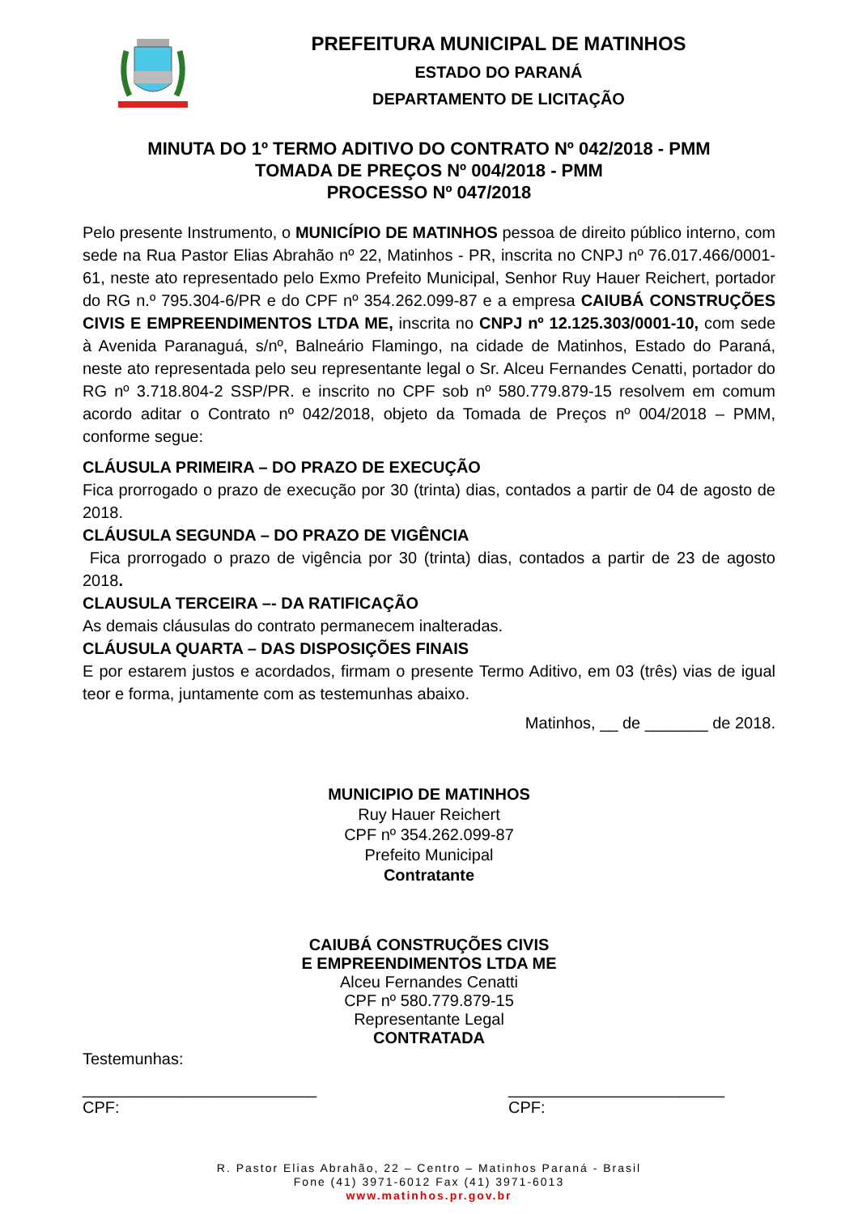PREFEITURA MUNICIPAL DE MATINHOS
ESTADO DO PARANÁ
DEPARTAMENTO DE LICITAÇÃO
MINUTA DO 1º TERMO ADITIVO DO CONTRATO Nº 042/2018 - PMM
TOMADA DE PREÇOS Nº 004/2018 - PMM
PROCESSO Nº 047/2018
Pelo presente Instrumento, o MUNICÍPIO DE MATINHOS pessoa de direito público interno, com sede na Rua Pastor Elias Abrahão nº 22, Matinhos - PR, inscrita no CNPJ nº 76.017.466/0001-61, neste ato representado pelo Exmo Prefeito Municipal, Senhor Ruy Hauer Reichert, portador do RG n.º 795.304-6/PR e do CPF nº 354.262.099-87 e a empresa CAIUBÁ CONSTRUÇÕES CIVIS E EMPREENDIMENTOS LTDA ME, inscrita no CNPJ nº 12.125.303/0001-10, com sede à Avenida Paranaguá, s/nº, Balneário Flamingo, na cidade de Matinhos, Estado do Paraná, neste ato representada pelo seu representante legal o Sr. Alceu Fernandes Cenatti, portador do RG nº 3.718.804-2 SSP/PR. e inscrito no CPF sob nº 580.779.879-15 resolvem em comum acordo aditar o Contrato nº 042/2018, objeto da Tomada de Preços nº 004/2018 – PMM, conforme segue:
CLÁUSULA PRIMEIRA – DO PRAZO DE EXECUÇÃO
Fica prorrogado o prazo de execução por 30 (trinta) dias, contados a partir de 04 de agosto de 2018.
CLÁUSULA SEGUNDA – DO PRAZO DE VIGÊNCIA
Fica prorrogado o prazo de vigência por 30 (trinta) dias, contados a partir de 23 de agosto 2018.
CLAUSULA TERCEIRA –- DA RATIFICAÇÃO
As demais cláusulas do contrato permanecem inalteradas.
CLÁUSULA QUARTA – DAS DISPOSIÇÕES FINAIS
E por estarem justos e acordados, firmam o presente Termo Aditivo, em 03 (três) vias de igual teor e forma, juntamente com as testemunhas abaixo.
Matinhos, __ de _______ de 2018.
MUNICIPIO DE MATINHOS
Ruy Hauer Reichert
CPF nº 354.262.099-87
Prefeito Municipal
Contratante
CAIUBÁ CONSTRUÇÕES CIVIS
E EMPREENDIMENTOS LTDA ME
Alceu Fernandes Cenatti
CPF nº 580.779.879-15
Representante Legal
CONTRATADA
Testemunhas:
__________________________
CPF:
________________________
CPF:
R. Pastor Elias Abrahão, 22 – Centro – Matinhos Paraná - Brasil
Fone (41) 3971-6012 Fax (41) 3971-6013
www.matinhos.pr.gov.br